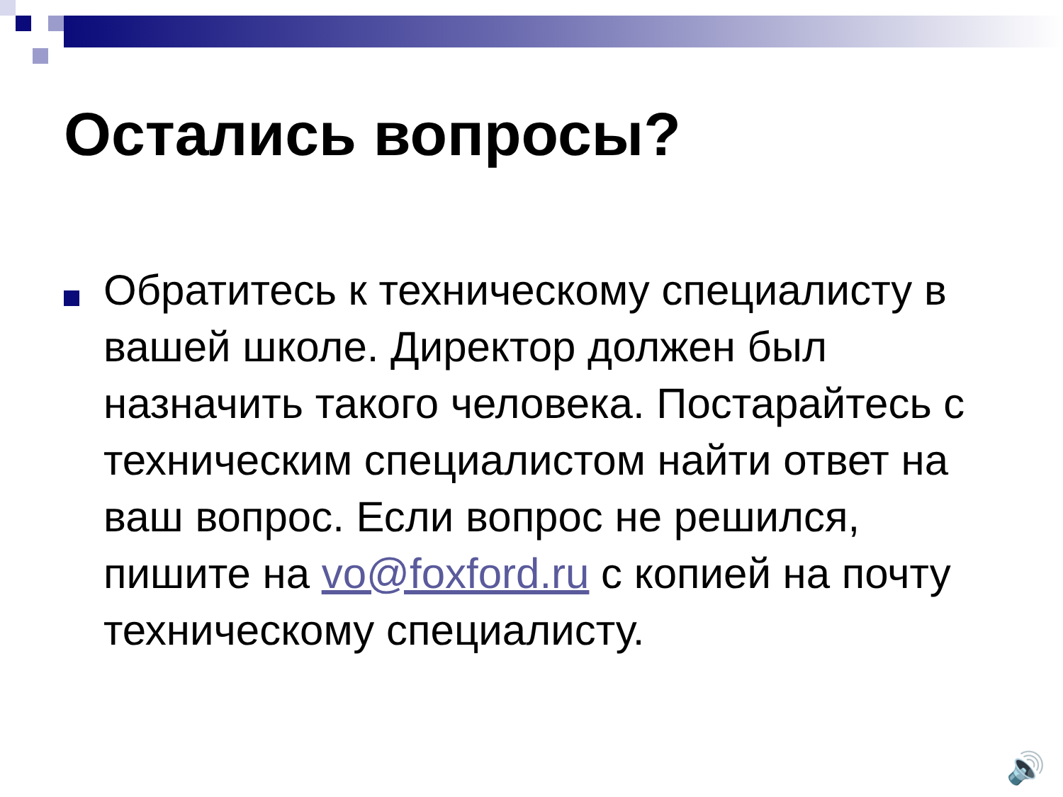Остались вопросы?
Обратитесь к техническому специалисту в вашей школе. Директор должен был назначить такого человека. Постарайтесь с техническим специалистом найти ответ на ваш вопрос. Если вопрос не решился, пишите на vo@foxford.ru с копией на почту техническому специалисту.
🔊